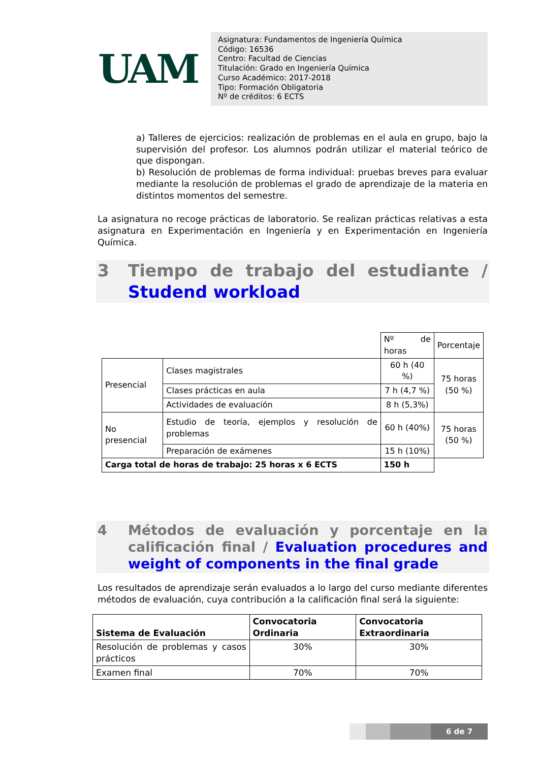UAM
Asignatura: Fundamentos de Ingeniería Química
Código: 16536
Centro: Facultad de Ciencias
Titulación: Grado en Ingeniería Química
Curso Académico: 2017-2018
Tipo: Formación Obligatoria
Nº de créditos: 6 ECTS
a) Talleres de ejercicios: realización de problemas en el aula en grupo, bajo la supervisión del profesor. Los alumnos podrán utilizar el material teórico de que dispongan.
b) Resolución de problemas de forma individual: pruebas breves para evaluar mediante la resolución de problemas el grado de aprendizaje de la materia en distintos momentos del semestre.
La asignatura no recoge prácticas de laboratorio. Se realizan prácticas relativas a esta asignatura en Experimentación en Ingeniería y en Experimentación en Ingeniería Química.
3 Tiempo de trabajo del estudiante / Studend workload
| | | Nº de horas | Porcentaje |
| Presencial | Clases magistrales | 60 h (40 %) | 75 horas (50 %) |
| | Clases prácticas en aula | 7 h (4,7 %) | |
| | Actividades de evaluación | 8 h (5,3%) | |
| No presencial | Estudio de teoría, ejemplos y resolución de problemas | 60 h (40%) | 75 horas (50 %) |
| | Preparación de exámenes | 15 h (10%) | |
| Carga total de horas de trabajo: 25 horas x 6 ECTS | | 150 h | |
4 Métodos de evaluación y porcentaje en la calificación final / Evaluation procedures and weight of components in the final grade
Los resultados de aprendizaje serán evaluados a lo largo del curso mediante diferentes métodos de evaluación, cuya contribución a la calificación final será la siguiente:
| Sistema de Evaluación | Convocatoria Ordinaria | Convocatoria Extraordinaria |
| --- | --- | --- |
| Resolución de problemas y casos prácticos | 30% | 30% |
| Examen final | 70% | 70% |
6 de 7